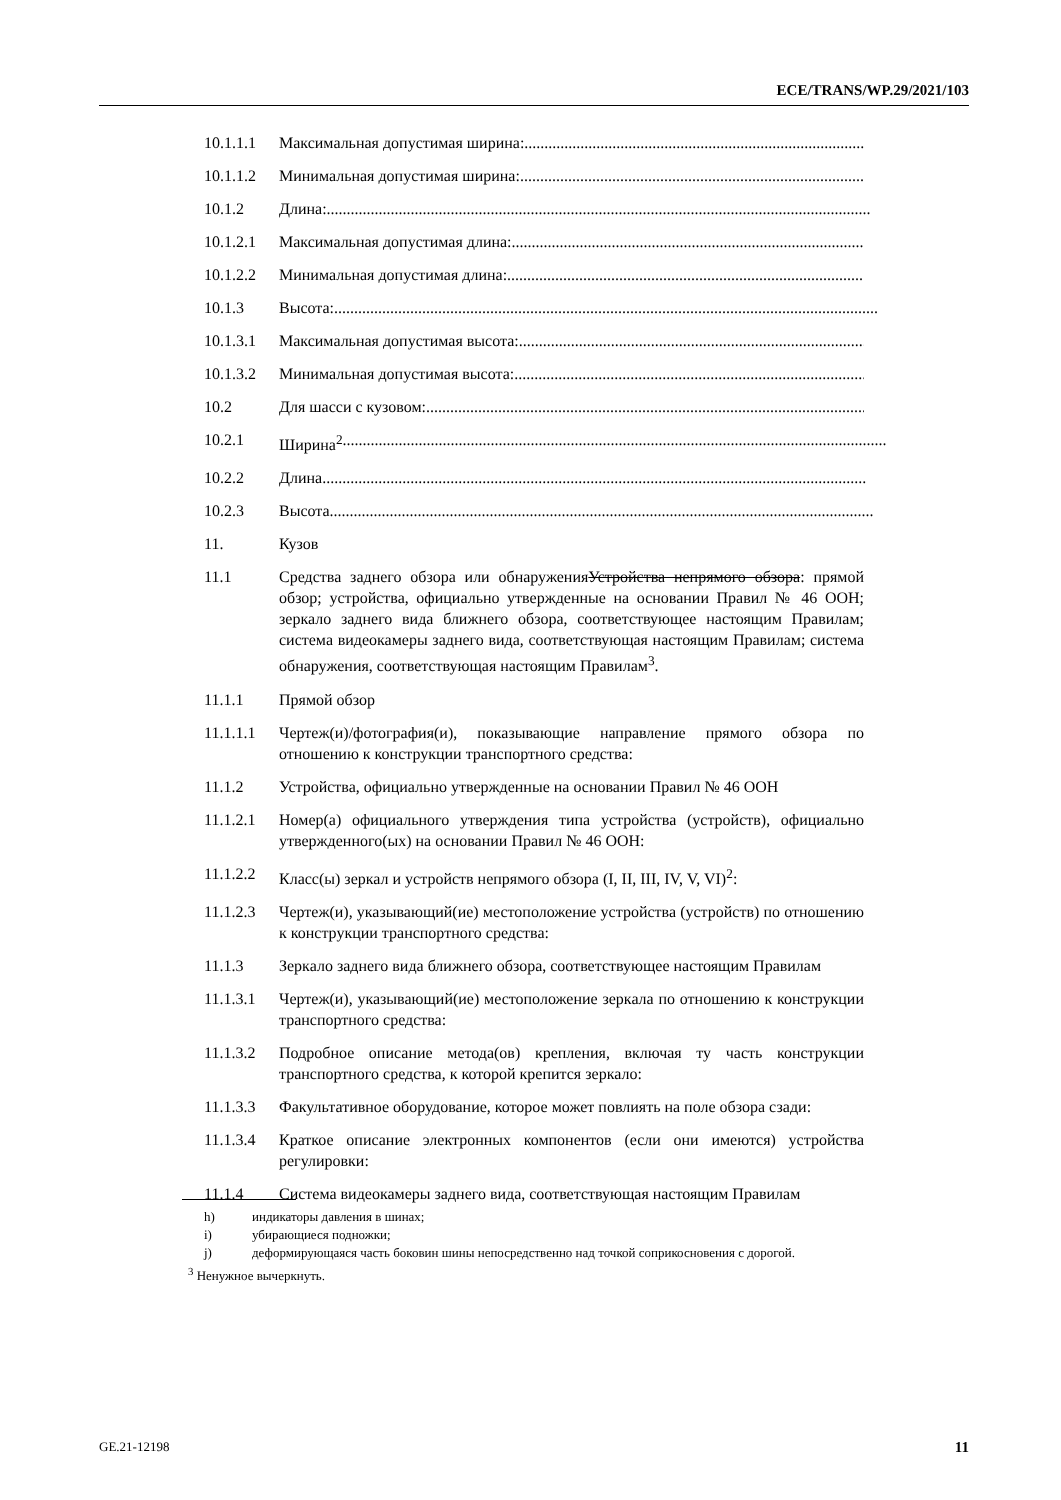ECE/TRANS/WP.29/2021/103
10.1.1.1
Максимальная допустимая ширина:....................................................................................................
10.1.1.2
Минимальная допустимая ширина:....................................................................................................
10.1.2 Длина:........................................................................................................................................
10.1.2.1
Максимальная допустимая длина:....................................................................................................
10.1.2.2
Минимальная допустимая длина:....................................................................................................
10.1.3 Высота:........................................................................................................................................
10.1.3.1
Максимальная допустимая высота:....................................................................................................
10.1.3.2
Минимальная допустимая высота:....................................................................................................
10.2 Для шасси с кузовом:....................................................................................................................
10.2.1 Ширина<sup>2</sup>........................................................................................................................................
10.2.2 Длина........................................................................................................................................
10.2.3 Высота........................................................................................................................................
11. Кузов
11.1 Средства заднего обзора или обнаруженияУстройства непрямого обзора: прямой обзор; устройства, официально утвержденные на основании Правил № 46 ООН; зеркало заднего вида ближнего обзора, соответствующее настоящим Правилам; система видеокамеры заднего вида, соответствующая настоящим Правилам; система обнаружения, соответствующая настоящим Правилам<sup>3</sup>.
11.1.1 Прямой обзор
11.1.1.1
Чертеж(и)/фотография(и), показывающие направление прямого обзора по отношению к конструкции транспортного средства:
11.1.2 Устройства, официально утвержденные на основании Правил № 46 ООН
11.1.2.1
Номер(а) официального утверждения типа устройства (устройств), официально утвержденного(ых) на основании Правил № 46 ООН:
11.1.2.2
Класс(ы) зеркал и устройств непрямого обзора (I, II, III, IV, V, VI)<sup>2</sup>:
11.1.2.3
Чертеж(и), указывающий(ие) местоположение устройства (устройств) по отношению к конструкции транспортного средства:
11.1.3 Зеркало заднего вида ближнего обзора, соответствующее настоящим Правилам
11.1.3.1
Чертеж(и), указывающий(ие) местоположение зеркала по отношению к конструкции транспортного средства:
11.1.3.2
Подробное описание метода(ов) крепления, включая ту часть конструкции транспортного средства, к которой крепится зеркало:
11.1.3.3
Факультативное оборудование, которое может повлиять на поле обзора сзади:
11.1.3.4
Краткое описание электронных компонентов (если они имеются) устройства регулировки:
11.1.4 Система видеокамеры заднего вида, соответствующая настоящим Правилам
h) индикаторы давления в шинах;
i) убирающиеся подножки;
j) деформирующаяся часть боковин шины непосредственно над точкой соприкосновения с дорогой.
<sup>3</sup> Ненужное вычеркнуть.
GE.21-12198 11